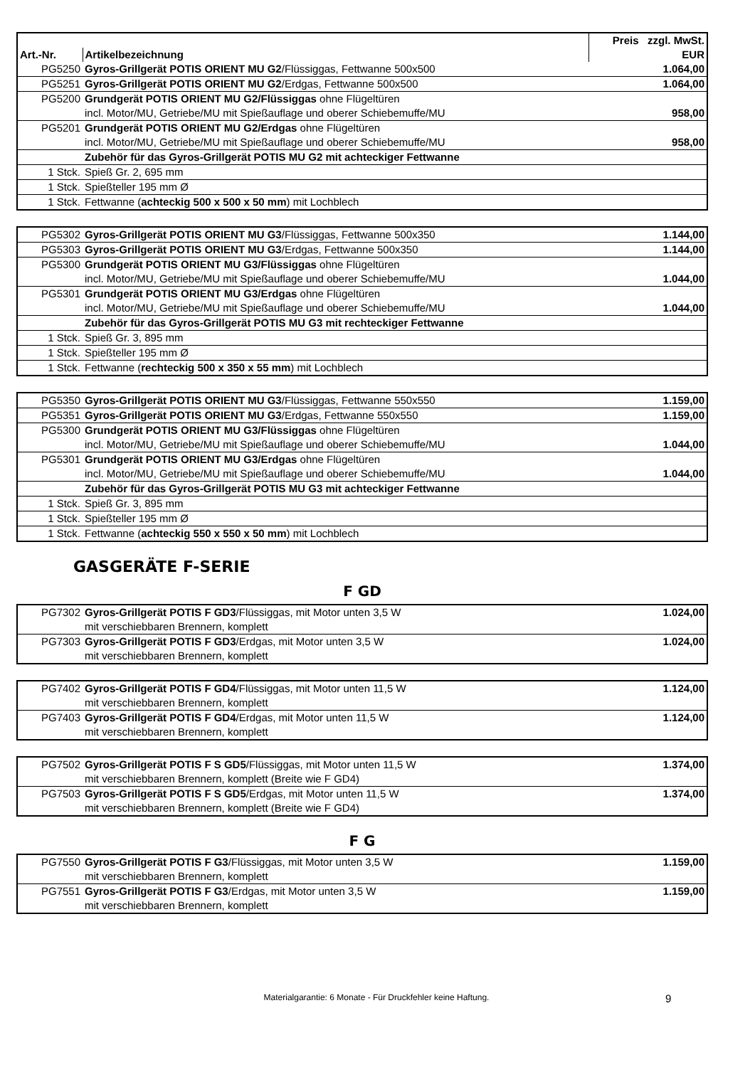| | | Preis zzgl. MwSt. |
| --- | --- | --- |
| Art.-Nr. | Artikelbezeichnung | EUR |
| PG5250 | Gyros-Grillgerät POTIS ORIENT MU G2 /Flüssiggas, Fettwanne 500x500 | 1.064,00 |
| PG5251 | Gyros-Grillgerät POTIS ORIENT MU G2 /Erdgas, Fettwanne 500x500 | 1.064,00 |
| PG5200 | Grundgerät POTIS ORIENT MU G2/Flüssiggas ohne Flügeltüren incl. Motor/MU, Getriebe/MU mit Spießauflage und oberer Schiebemuffe/MU | 958,00 |
| PG5201 | Grundgerät POTIS ORIENT MU G2/Erdgas ohne Flügeltüren incl. Motor/MU, Getriebe/MU mit Spießauflage und oberer Schiebemuffe/MU | 958,00 |
| | Zubehör für das Gyros-Grillgerät POTIS MU G2 mit achteckiger Fettwanne | |
| 1 Stck. | Spieß Gr. 2, 695 mm | |
| 1 Stck. | Spießteller 195 mm Ø | |
| 1 Stck. | Fettwanne ( achteckig 500 x 500 x 50 mm ) mit Lochblech | |
| PG5302 | Gyros-Grillgerät POTIS ORIENT MU G3 /Flüssiggas, Fettwanne 500x350 | 1.144,00 |
| PG5303 | Gyros-Grillgerät POTIS ORIENT MU G3 /Erdgas, Fettwanne 500x350 | 1.144,00 |
| PG5300 | Grundgerät POTIS ORIENT MU G3/Flüssiggas ohne Flügeltüren incl. Motor/MU, Getriebe/MU mit Spießauflage und oberer Schiebemuffe/MU | 1.044,00 |
| PG5301 | Grundgerät POTIS ORIENT MU G3/Erdgas ohne Flügeltüren incl. Motor/MU, Getriebe/MU mit Spießauflage und oberer Schiebemuffe/MU | 1.044,00 |
| | Zubehör für das Gyros-Grillgerät POTIS MU G3 mit rechteckiger Fettwanne | |
| 1 Stck. | Spieß Gr. 3, 895 mm | |
| 1 Stck. | Spießteller 195 mm Ø | |
| 1 Stck. | Fettwanne ( rechteckig 500 x 350 x 55 mm ) mit Lochblech | |
| PG5350 | Gyros-Grillgerät POTIS ORIENT MU G3 /Flüssiggas, Fettwanne 550x550 | 1.159,00 |
| PG5351 | Gyros-Grillgerät POTIS ORIENT MU G3 /Erdgas, Fettwanne 550x550 | 1.159,00 |
| PG5300 | Grundgerät POTIS ORIENT MU G3/Flüssiggas ohne Flügeltüren incl. Motor/MU, Getriebe/MU mit Spießauflage und oberer Schiebemuffe/MU | 1.044,00 |
| PG5301 | Grundgerät POTIS ORIENT MU G3/Erdgas ohne Flügeltüren incl. Motor/MU, Getriebe/MU mit Spießauflage und oberer Schiebemuffe/MU | 1.044,00 |
| | Zubehör für das Gyros-Grillgerät POTIS MU G3 mit achteckiger Fettwanne | |
| 1 Stck. | Spieß Gr. 3, 895 mm | |
| 1 Stck. | Spießteller 195 mm Ø | |
| 1 Stck. | Fettwanne ( achteckig 550 x 550 x 50 mm ) mit Lochblech | |
GASGERÄTE F-SERIE
F GD
| PG7302 | Gyros-Grillgerät POTIS F GD3 /Flüssiggas, mit Motor unten 3,5 W mit verschiebbaren Brennern, komplett | 1.024,00 |
| PG7303 | Gyros-Grillgerät POTIS F GD3 /Erdgas, mit Motor unten 3,5 W mit verschiebbaren Brennern, komplett | 1.024,00 |
| PG7402 | Gyros-Grillgerät POTIS F GD4 /Flüssiggas, mit Motor unten 11,5 W mit verschiebbaren Brennern, komplett | 1.124,00 |
| PG7403 | Gyros-Grillgerät POTIS F GD4 /Erdgas, mit Motor unten 11,5 W mit verschiebbaren Brennern, komplett | 1.124,00 |
| PG7502 | Gyros-Grillgerät POTIS F S GD5 /Flüssiggas, mit Motor unten 11,5 W mit verschiebbaren Brennern, komplett (Breite wie F GD4) | 1.374,00 |
| PG7503 | Gyros-Grillgerät POTIS F S GD5 /Erdgas, mit Motor unten 11,5 W mit verschiebbaren Brennern, komplett (Breite wie F GD4) | 1.374,00 |
F G
| PG7550 | Gyros-Grillgerät POTIS F G3 /Flüssiggas, mit Motor unten 3,5 W mit verschiebbaren Brennern, komplett | 1.159,00 |
| PG7551 | Gyros-Grillgerät POTIS F G3 /Erdgas, mit Motor unten 3,5 W mit verschiebbaren Brennern, komplett | 1.159,00 |
Materialgarantie: 6 Monate - Für Druckfehler keine Haftung. 9